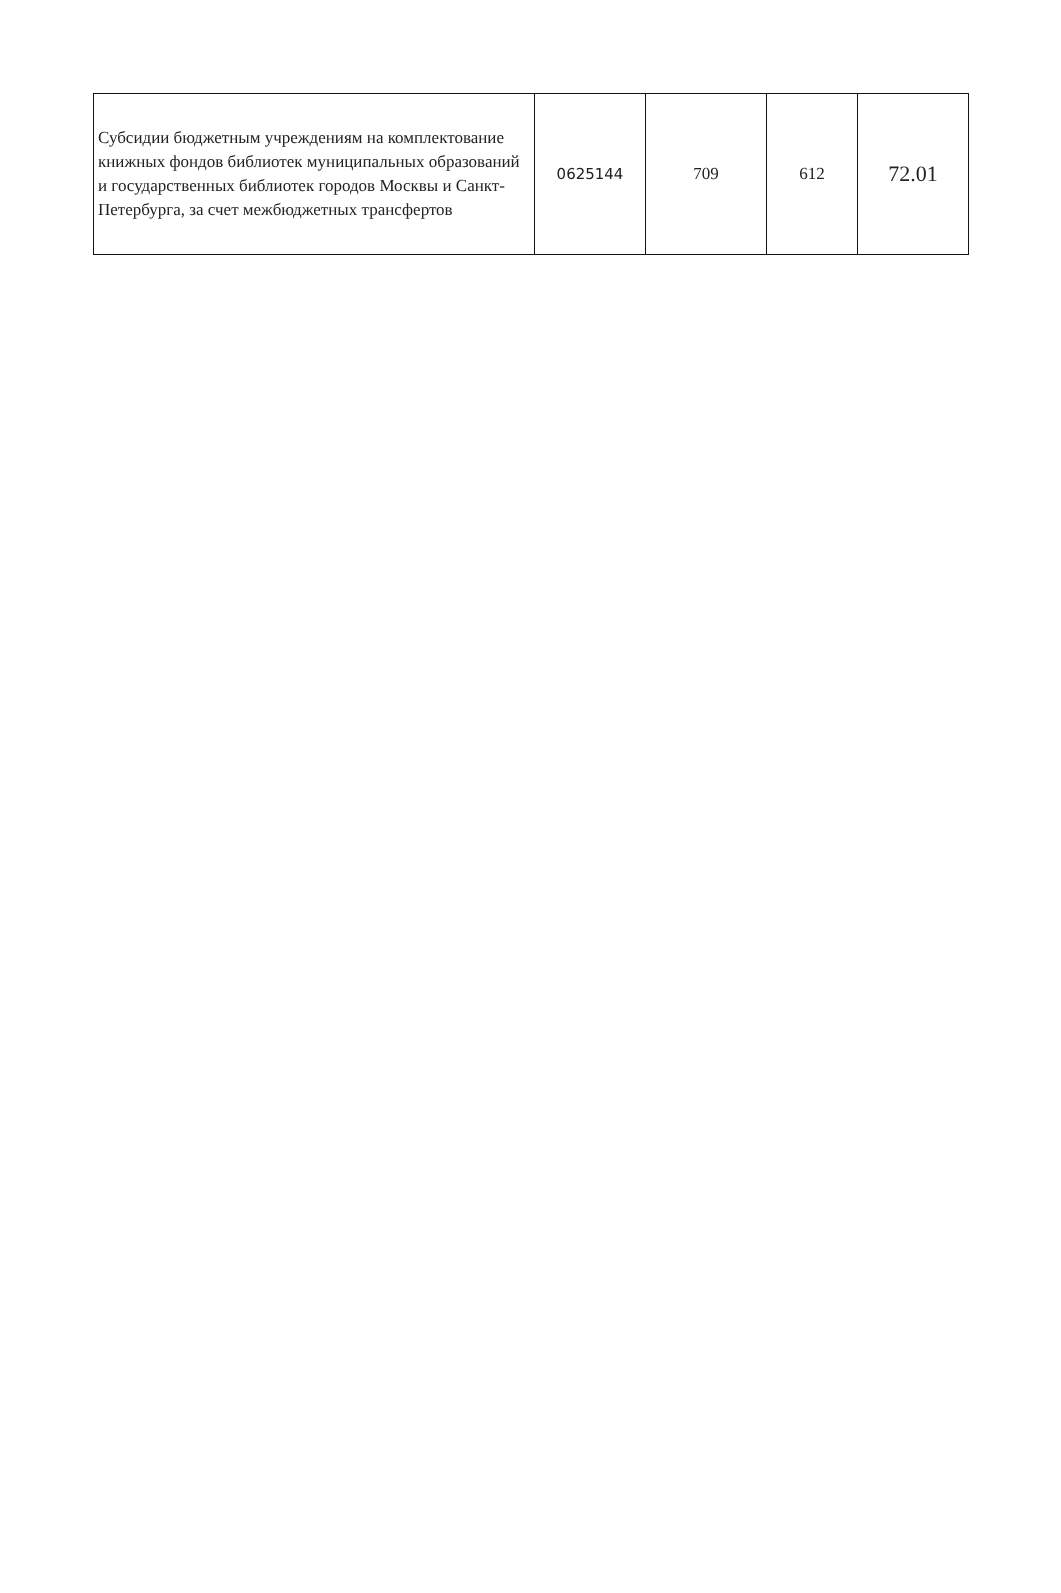| Субсидии бюджетным учреждениям на комплектование книжных фондов библиотек муниципальных образований и государственных библиотек городов Москвы и Санкт-Петербурга, за счет межбюджетных трансфертов | 0625144 | 709 | 612 | 72.01 |